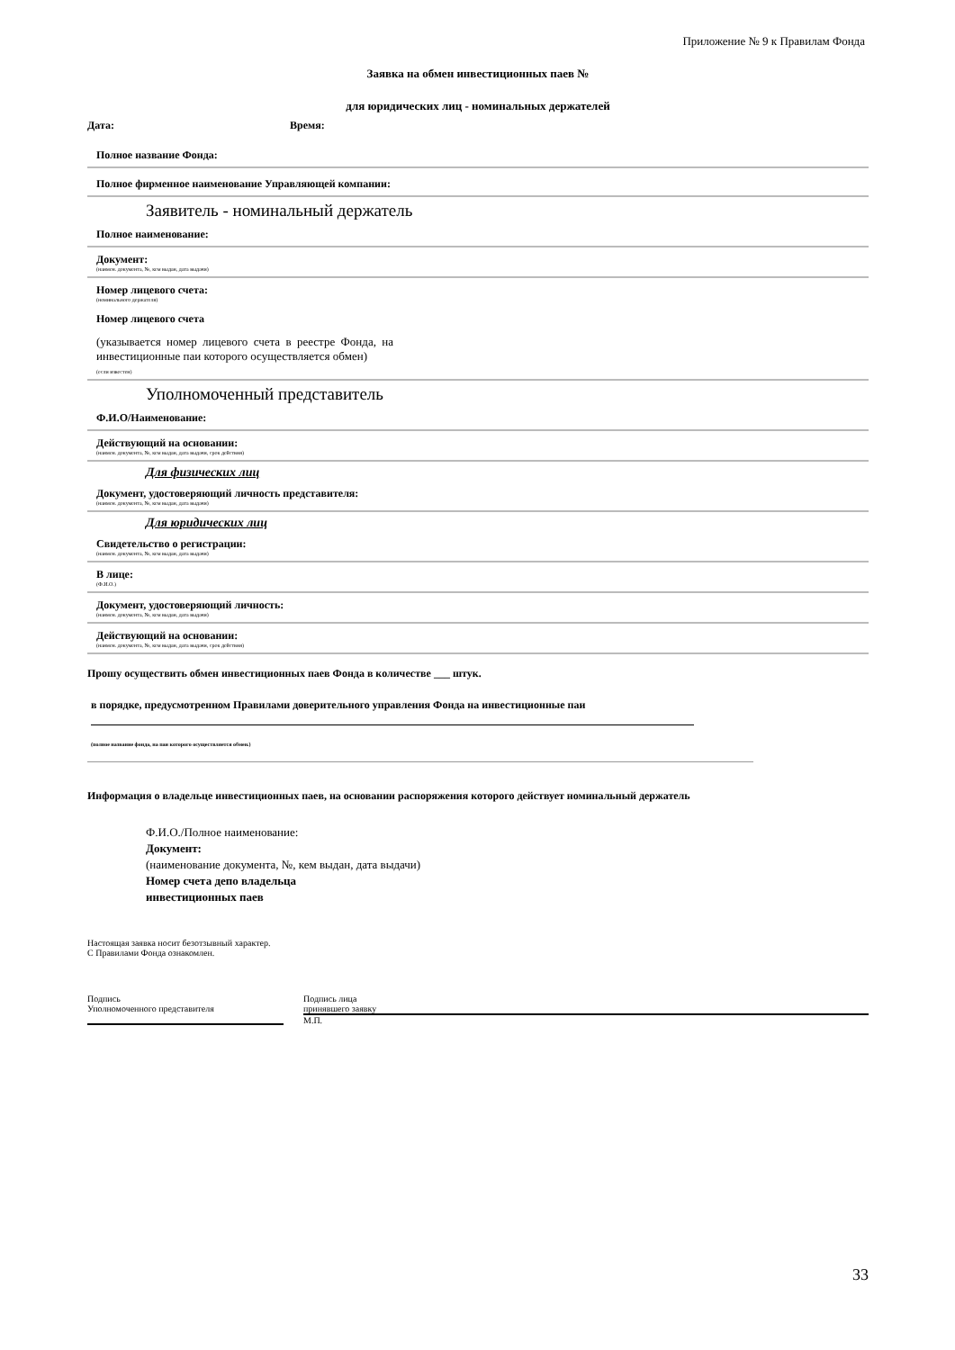Приложение № 9 к Правилам Фонда
Заявка на обмен инвестиционных паев №
для юридических лиц - номинальных держателей
Дата: Время:
Полное название Фонда:
Полное фирменное наименование Управляющей компании:
Заявитель - номинальный держатель
Полное наименование:
Документ:
(наимен. документа, №, кем выдан, дата выдачи)
Номер лицевого счета:
(номинального держателя)
Номер лицевого счета
(указывается номер лицевого счета в реестре Фонда, на инвестиционные паи которого осуществляется обмен)
(если известен)
Уполномоченный представитель
Ф.И.О/Наименование:
Действующий на основании:
(наимен. документа, №, кем выдан, дата выдачи, срок действия)
Для физических лиц
Документ, удостоверяющий личность представителя:
(наимен. документа, №, кем выдан, дата выдачи)
Для юридических лиц
Свидетельство о регистрации:
(наимен. документа, №, кем выдан, дата выдачи)
В лице:
(Ф.И.О.)
Документ, удостоверяющий личность:
(наимен. документа, №, кем выдан, дата выдачи)
Действующий на основании:
(наимен. документа, №, кем выдан, дата выдачи, срок действия)
Прошу осуществить обмен инвестиционных паев Фонда в количестве ___ штук.
в порядке, предусмотренном Правилами доверительного управления Фонда на инвестиционные паи
(полное название фонда, на паи которого осуществляется обмен.)
Информация о владельце инвестиционных паев, на основании распоряжения которого действует номинальный держатель
Ф.И.О./Полное наименование:
Документ:
(наименование документа, №, кем выдан, дата выдачи)
Номер счета депо владельца
инвестиционных паев
Настоящая заявка носит безотзывный характер.
С Правилами Фонда ознакомлен.
Подпись
Уполномоченного представителя
Подпись лица
принявшего заявку
М.П.
33